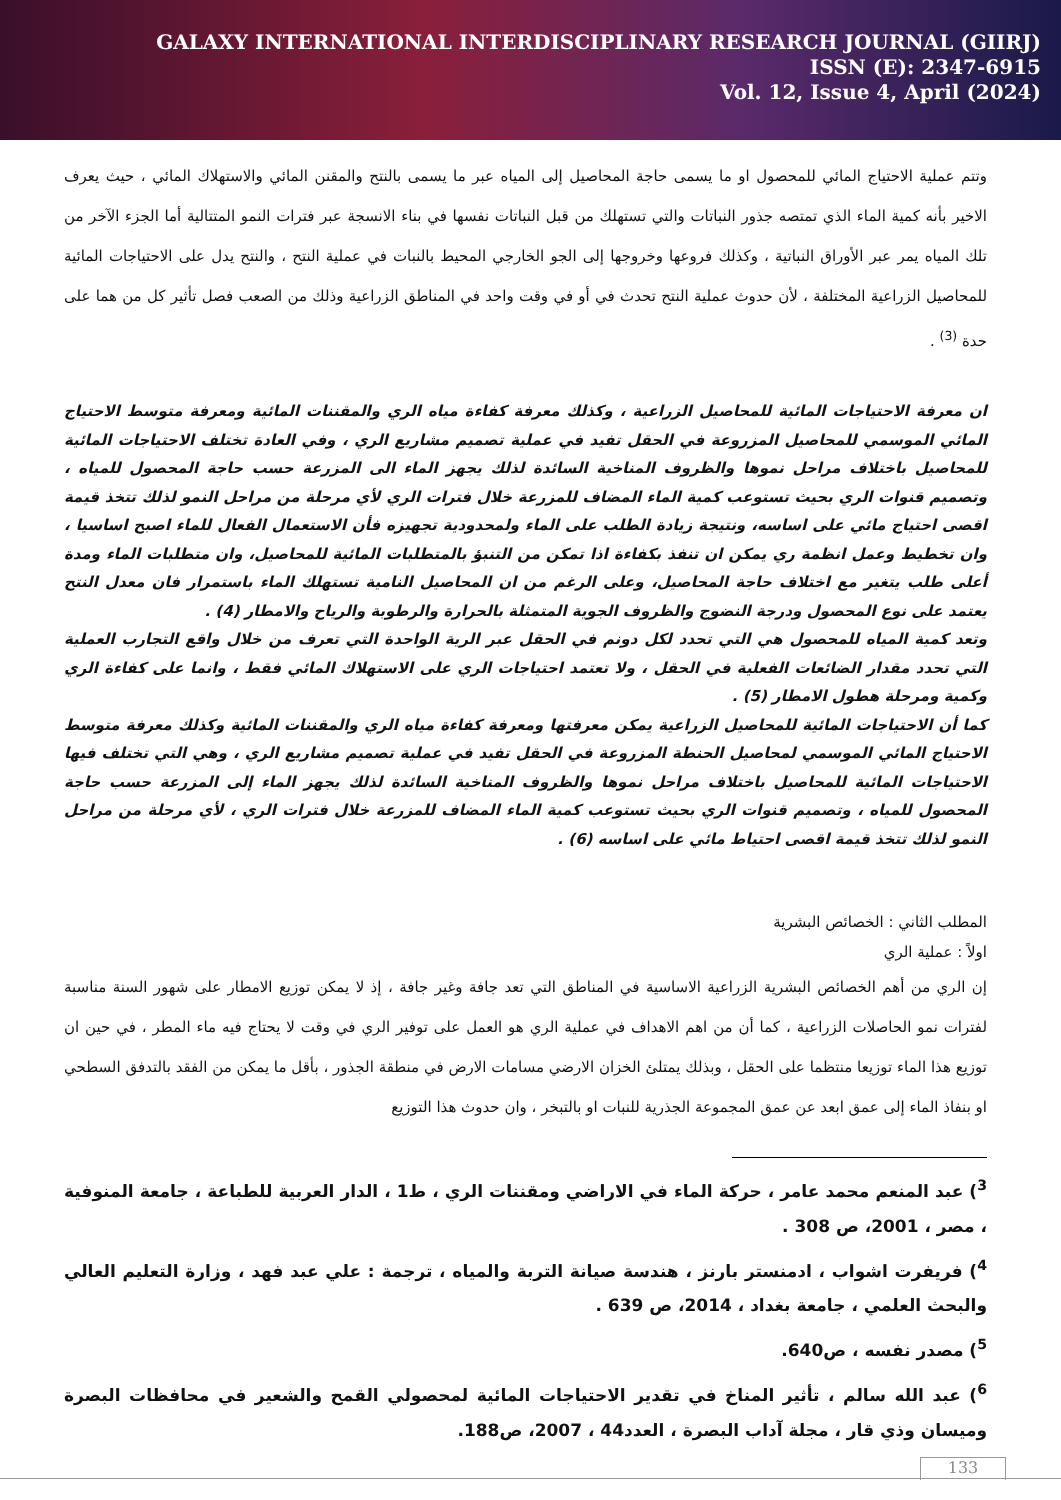GALAXY INTERNATIONAL INTERDISCIPLINARY RESEARCH JOURNAL (GIIRJ)
ISSN (E): 2347-6915
Vol. 12, Issue 4, April (2024)
وتتم عملية الاحتياج المائي للمحصول او ما يسمى حاجة المحاصيل إلى المياه عبر ما يسمى بالنتح والمقنن المائي والاستهلاك المائي ، حيث يعرف الاخير بأنه كمية الماء الذي تمتصه جذور النباتات والتي تستهلك من قبل النباتات نفسها في بناء الانسجة عبر فترات النمو المتتالية أما الجزء الآخر من تلك المياه يمر عبر الأوراق النباتية ، وكذلك فروعها وخروجها إلى الجو الخارجي المحيط بالنبات في عملية النتح ، والنتح يدل على الاحتياجات المائية للمحاصيل الزراعية المختلفة ، لأن حدوث عملية النتح تحدث في أو في وقت واحد في المناطق الزراعية وذلك من الصعب فصل تأثير كل من هما على حدة <sup>(3)</sup> .
ان معرفة الاحتياجات المائية للمحاصيل الزراعية ، وكذلك معرفة كفاءة مياه الري والمقننات المائية ومعرفة متوسط الاحتياج المائي الموسمي للمحاصيل المزروعة في الحقل تفيد في عملية تصميم مشاريع الري ، وفي العادة تختلف الاحتياجات المائية للمحاصيل باختلاف مراحل نموها والظروف المناخية السائدة لذلك يجهز الماء الى المزرعة حسب حاجة المحصول للمياه ، وتصميم قنوات الري بحيث تستوعب كمية الماء المضاف للمزرعة خلال فترات الري لأي مرحلة من مراحل النمو لذلك تتخذ قيمة اقصى احتياج مائي على اساسه، ونتيجة زيادة الطلب على الماء ولمحدودية تجهيزه فأن الاستعمال الفعال للماء اصبح اساسيا ، وان تخطيط وعمل انظمة ري يمكن ان تنفذ بكفاءة اذا تمكن من التنبؤ بالمتطلبات المائية للمحاصيل، وان متطلبات الماء ومدة أعلى طلب يتغير مع اختلاف حاجة المحاصيل، وعلى الرغم من ان المحاصيل النامية تستهلك الماء باستمرار فان معدل النتح يعتمد على نوع المحصول ودرجة النضوج والظروف الجوية المتمثلة بالحرارة والرطوبة والرياح والامطار (4) .
وتعد كمية المياه للمحصول هي التي تحدد لكل دونم في الحقل عبر الرية الواحدة التي تعرف من خلال واقع التجارب العملية التي تحدد مقدار الضائعات الفعلية في الحقل ، ولا تعتمد احتياجات الري على الاستهلاك المائي فقط ، وانما على كفاءة الري وكمية ومرحلة هطول الامطار (5) .
كما أن الاحتياجات المائية للمحاصيل الزراعية يمكن معرفتها ومعرفة كفاءة مياه الري والمقننات المائية وكذلك معرفة متوسط الاحتياج المائي الموسمي لمحاصيل الحنطة المزروعة في الحقل تفيد في عملية تصميم مشاريع الري ، وهي التي تختلف فيها الاحتياجات المائية للمحاصيل باختلاف مراحل نموها والظروف المناخية السائدة لذلك يجهز الماء إلى المزرعة حسب حاجة المحصول للمياه ، وتصميم قنوات الري بحيث تستوعب كمية الماء المضاف للمزرعة خلال فترات الري ، لأي مرحلة من مراحل النمو لذلك تتخذ قيمة اقصى احتياط مائي على اساسه (6) .
المطلب الثاني : الخصائص البشرية
اولاً : عملية الري
إن الري من أهم الخصائص البشرية الزراعية الاساسية في المناطق التي تعد جافة وغير جافة ، إذ لا يمكن توزيع الامطار على شهور السنة مناسبة لفترات نمو الحاصلات الزراعية ، كما أن من اهم الاهداف في عملية الري هو العمل على توفير الري في وقت لا يحتاج فيه ماء المطر ، في حين ان توزيع هذا الماء توزيعا منتظما على الحقل ، وبذلك يمتلئ الخزان الارضي مسامات الارض في منطقة الجذور ، بأقل ما يمكن من الفقد بالتدفق السطحي او بنفاذ الماء إلى عمق ابعد عن عمق المجموعة الجذرية للنبات او بالتبخر ، وان حدوث هذا التوزيع
<sup>3</sup>) عبد المنعم محمد عامر ، حركة الماء في الاراضي ومقننات الري ، ط1 ، الدار العربية للطباعة ، جامعة المنوفية ، مصر ، 2001، ص 308 .
<sup>4</sup>) فريفرت اشواب ، ادمنستر بارنز ، هندسة صيانة التربة والمياه ، ترجمة : علي عبد فهد ، وزارة التعليم العالي والبحث العلمي ، جامعة بغداد ، 2014، ص 639 .
<sup>5</sup>) مصدر نفسه ، ص640.
<sup>6</sup>) عبد الله سالم ، تأثير المناخ في تقدير الاحتياجات المائية لمحصولي القمح والشعير في محافظات البصرة وميسان وذي قار ، مجلة آداب البصرة ، العدد44 ، 2007، ص188.
133